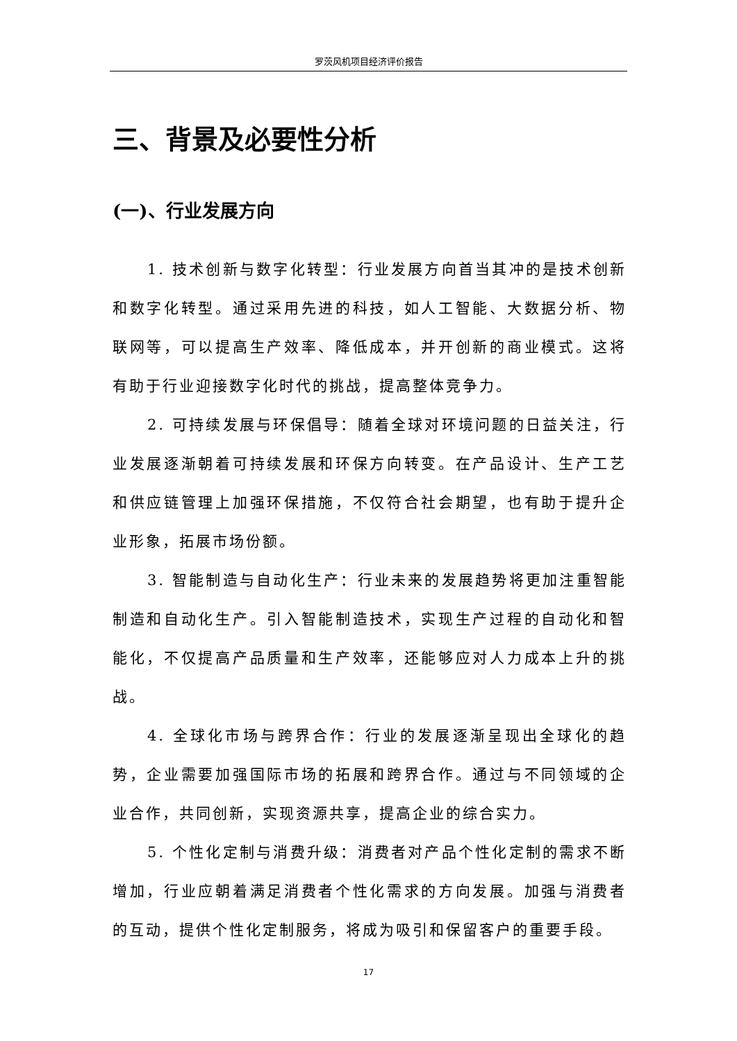罗茨风机项目经济评价报告
三、背景及必要性分析
(一)、行业发展方向
1. 技术创新与数字化转型：行业发展方向首当其冲的是技术创新和数字化转型。通过采用先进的科技，如人工智能、大数据分析、物联网等，可以提高生产效率、降低成本，并开创新的商业模式。这将有助于行业迎接数字化时代的挑战，提高整体竞争力。
2. 可持续发展与环保倡导：随着全球对环境问题的日益关注，行业发展逐渐朝着可持续发展和环保方向转变。在产品设计、生产工艺和供应链管理上加强环保措施，不仅符合社会期望，也有助于提升企业形象，拓展市场份额。
3. 智能制造与自动化生产：行业未来的发展趋势将更加注重智能制造和自动化生产。引入智能制造技术，实现生产过程的自动化和智能化，不仅提高产品质量和生产效率，还能够应对人力成本上升的挑战。
4. 全球化市场与跨界合作：行业的发展逐渐呈现出全球化的趋势，企业需要加强国际市场的拓展和跨界合作。通过与不同领域的企业合作，共同创新，实现资源共享，提高企业的综合实力。
5. 个性化定制与消费升级：消费者对产品个性化定制的需求不断增加，行业应朝着满足消费者个性化需求的方向发展。加强与消费者的互动，提供个性化定制服务，将成为吸引和保留客户的重要手段。
17